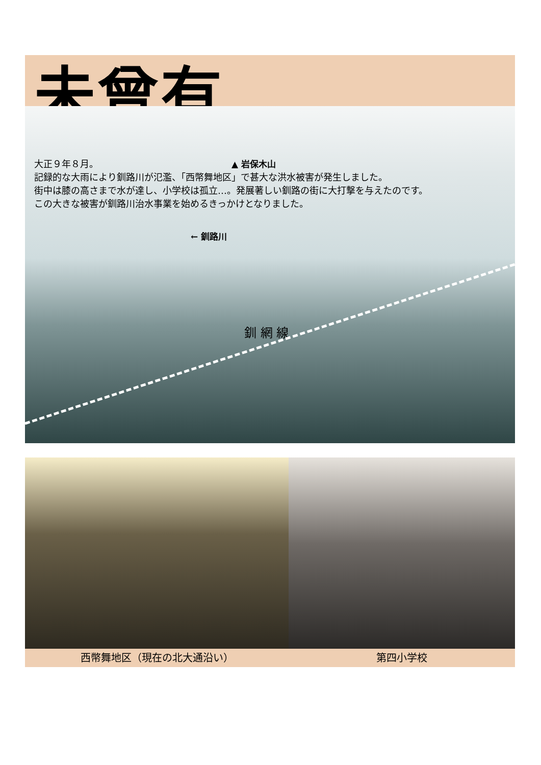未曾有
▲ 岩保木山
← 釧路川
釧 網 線
大正９年８月。
記録的な大雨により釧路川が氾濫、「西幣舞地区」で甚大な洪水被害が発生しました。
街中は膝の高さまで水が達し、小学校は孤立…。発展著しい釧路の街に大打撃を与えたのです。
この大きな被害が釧路川治水事業を始めるきっかけとなりました。
西幣舞地区（現在の北大通沿い） 第四小学校